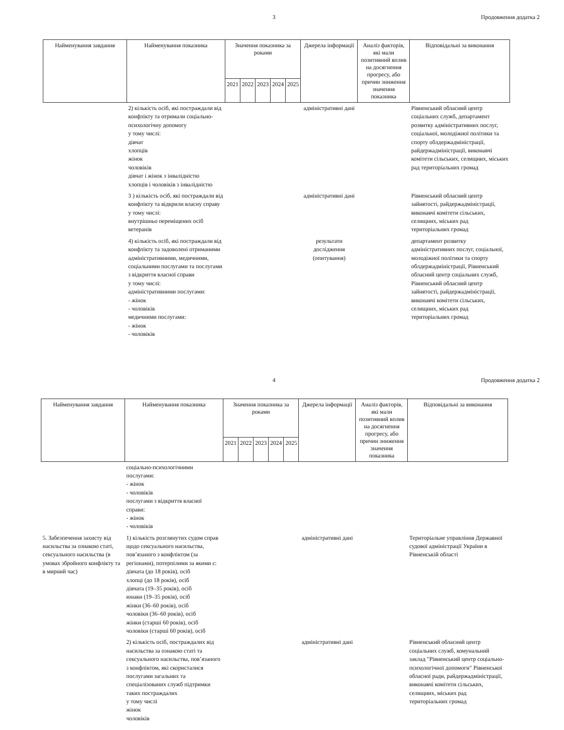3 Продовження додатка 2
| Найменування завдання | Найменування показника | Значення показника за роками | | | | | Джерела інформації | Аналіз факторів, які мали позитивний вплив на досягнення прогресу, або причин зниження значення показника | Відповідальні за виконання |
| --- | --- | --- | --- | --- | --- | --- | --- | --- | --- |
| | | 2021 | 2022 | 2023 | 2024 | 2025 | | | |
| | 2) кількість осіб, які постраждали від конфлікту та отримали соціально-психологічну допомогу у тому числі: дівчат хлопців жінок чоловіків дівчат і жінок з інвалідністю хлопців і чоловіків з інвалідністю | | | | | | адміністративні дані | | Рівненський обласний центр соціальних служб, департамент розвитку адміністративних послуг, соціальної, молодіжної політики та спорту облдержадміністрації, райдержадміністрації, виконавчі комітети сільських, селищних, міських рад територіальних громад |
| | 3 ) кількість осіб, які постраждали від конфлікту та відкрили власну справу у тому числі: внутрішньо переміщених осіб ветеранів | | | | | | адміністративні дані | | Рівненський обласний центр зайнятості, райдержадміністрації, виконавчі комітети сільських, селищних, міських рад територіальних громад |
| | 4) кількість осіб, які постраждали від конфлікту та задоволені отриманими адміністративними, медичними, соціальними послугами та послугами з відкриття власної справи у тому числі: адміністративними послугами: - жінок - чоловіків медичними послугами: - жінок - чоловіків | | | | | | результати дослідження (опитування) | | департамент розвитку адміністративних послуг, соціальної, молодіжної політики та спорту облдержадміністрації, Рівненський обласний центр соціальних служб, Рівненський обласний центр зайнятості, райдержадміністрації, виконавчі комітети сільських, селищних, міських рад територіальних громад |
4 Продовження додатка 2
| Найменування завдання | Найменування показника | Значення показника за роками | | | | | Джерела інформації | Аналіз факторів, які мали позитивний вплив на досягнення прогресу, або причин зниження значення показника | Відповідальні за виконання |
| --- | --- | --- | --- | --- | --- | --- | --- | --- | --- |
| | | 2021 | 2022 | 2023 | 2024 | 2025 | | | |
| | соціально-психологічними послугами: - жінок - чоловіків послугами з відкриття власної справи: - жінок - чоловіків | | | | | | | | |
| 5. Забезпечення захисту від насильства за ознакою статі, сексуального насильства (в умовах збройного конфлікту та в мирний час) | 1) кількість розглянутих судом справ щодо сексуального насильства, пов’язаного з конфліктом (за регіонами), потерпілими за якими є: дівчата (до 18 років), осіб хлопці (до 18 років), осіб дівчата (19–35 років), осіб юнаки (19–35 років), осіб жінки (36–60 років), осіб чоловіки (36–60 років), осіб жінки (старші 60 років), осіб чоловіки (старші 60 років), осіб | | | | | | адміністративні дані | | Територіальне управління Державної судової адміністрації України в Рівненській області |
| | 2) кількість осіб, постраждалих від насильства за ознакою статі та сексуального насильства, пов’язаного з конфліктом, які скористалися послугами загальних та спеціалізованих служб підтримки таких постраждалих у тому числі жінок чоловіків | | | | | | адміністративні дані | | Рівненський обласний центр соціальних служб, комунальний заклад "Рівненський центр соціально-психологічної допомоги" Рівненської обласної ради, райдержадміністрації, виконавчі комітети сільських, селищних, міських рад територіальних громад |